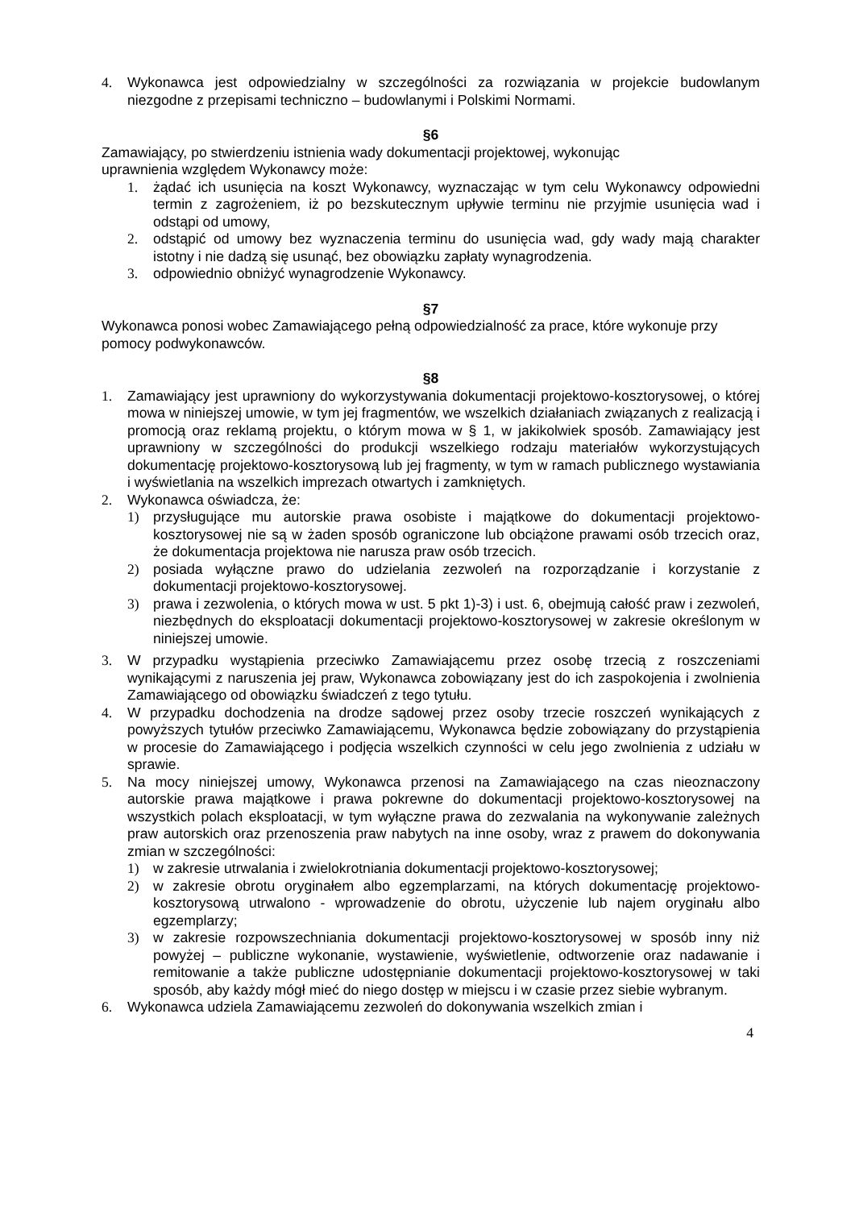4. Wykonawca jest odpowiedzialny w szczególności za rozwiązania w projekcie budowlanym niezgodne z przepisami techniczno – budowlanymi i Polskimi Normami.
§6
Zamawiający, po stwierdzeniu istnienia wady dokumentacji projektowej, wykonując
uprawnienia względem Wykonawcy może:
1. żądać ich usunięcia na koszt Wykonawcy, wyznaczając w tym celu Wykonawcy odpowiedni termin z zagrożeniem, iż po bezskutecznym upływie terminu nie przyjmie usunięcia wad i odstąpi od umowy,
2. odstąpić od umowy bez wyznaczenia terminu do usunięcia wad, gdy wady mają charakter istotny i nie dadzą się usunąć, bez obowiązku zapłaty wynagrodzenia.
3. odpowiednio obniżyć wynagrodzenie Wykonawcy.
§7
Wykonawca ponosi wobec Zamawiającego pełną odpowiedzialność za prace, które wykonuje przy pomocy podwykonawców.
§8
1. Zamawiający jest uprawniony do wykorzystywania dokumentacji projektowo-kosztorysowej, o której mowa w niniejszej umowie, w tym jej fragmentów, we wszelkich działaniach związanych z realizacją i promocją oraz reklamą projektu, o którym mowa w § 1, w jakikolwiek sposób. Zamawiający jest uprawniony w szczególności do produkcji wszelkiego rodzaju materiałów wykorzystujących dokumentację projektowo-kosztorysową lub jej fragmenty, w tym w ramach publicznego wystawiania i wyświetlania na wszelkich imprezach otwartych i zamkniętych.
2. Wykonawca oświadcza, że:
1) przysługujące mu autorskie prawa osobiste i majątkowe do dokumentacji projektowo-kosztorysowej nie są w żaden sposób ograniczone lub obciążone prawami osób trzecich oraz, że dokumentacja projektowa nie narusza praw osób trzecich.
2) posiada wyłączne prawo do udzielania zezwoleń na rozporządzanie i korzystanie z dokumentacji projektowo-kosztorysowej.
3) prawa i zezwolenia, o których mowa w ust. 5 pkt 1)-3) i ust. 6, obejmują całość praw i zezwoleń, niezbędnych do eksploatacji dokumentacji projektowo-kosztorysowej w zakresie określonym w niniejszej umowie.
3. W przypadku wystąpienia przeciwko Zamawiającemu przez osobę trzecią z roszczeniami wynikającymi z naruszenia jej praw, Wykonawca zobowiązany jest do ich zaspokojenia i zwolnienia Zamawiającego od obowiązku świadczeń z tego tytułu.
4. W przypadku dochodzenia na drodze sądowej przez osoby trzecie roszczeń wynikających z powyższych tytułów przeciwko Zamawiającemu, Wykonawca będzie zobowiązany do przystąpienia w procesie do Zamawiającego i podjęcia wszelkich czynności w celu jego zwolnienia z udziału w sprawie.
5. Na mocy niniejszej umowy, Wykonawca przenosi na Zamawiającego na czas nieoznaczony autorskie prawa majątkowe i prawa pokrewne do dokumentacji projektowo-kosztorysowej na wszystkich polach eksploatacji, w tym wyłączne prawa do zezwalania na wykonywanie zależnych praw autorskich oraz przenoszenia praw nabytych na inne osoby, wraz z prawem do dokonywania zmian w szczególności:
1) w zakresie utrwalania i zwielokrotniania dokumentacji projektowo-kosztorysowej;
2) w zakresie obrotu oryginałem albo egzemplarzami, na których dokumentację projektowo-kosztorysową utrwalono - wprowadzenie do obrotu, użyczenie lub najem oryginału albo egzemplarzy;
3) w zakresie rozpowszechniania dokumentacji projektowo-kosztorysowej w sposób inny niż powyżej – publiczne wykonanie, wystawienie, wyświetlenie, odtworzenie oraz nadawanie i remitowanie a także publiczne udostępnianie dokumentacji projektowo-kosztorysowej w taki sposób, aby każdy mógł mieć do niego dostęp w miejscu i w czasie przez siebie wybranym.
6. Wykonawca udziela Zamawiającemu zezwoleń do dokonywania wszelkich zmian i
4